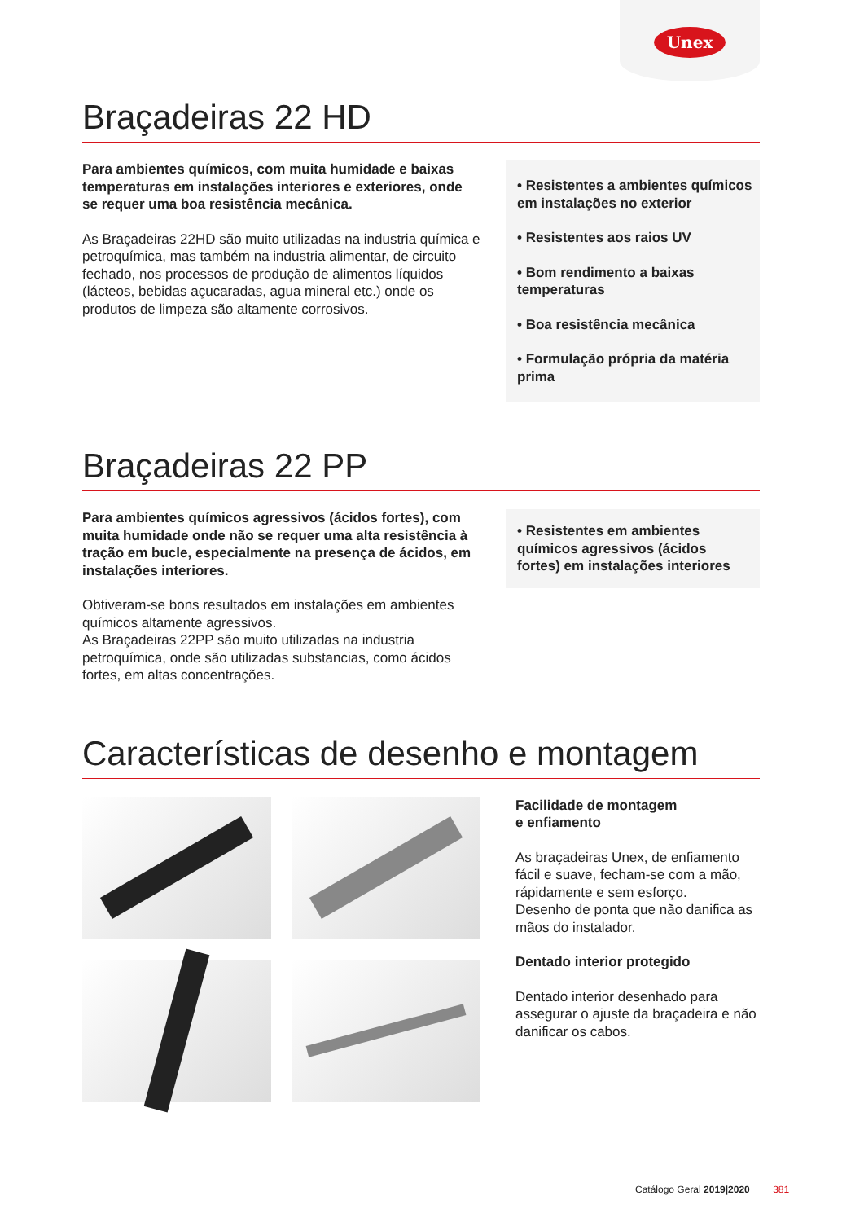Unex
Braçadeiras 22 HD
Para ambientes químicos, com muita humidade e baixas temperaturas em instalações interiores e exteriores, onde se requer uma boa resistência mecânica.
As Braçadeiras 22HD são muito utilizadas na industria química e petroquímica, mas também na industria alimentar, de circuito fechado, nos processos de produção de alimentos líquidos (lácteos, bebidas açucaradas, agua mineral etc.) onde os produtos de limpeza são altamente corrosivos.
• Resistentes a ambientes químicos em instalações no exterior
• Resistentes aos raios UV
• Bom rendimento a baixas temperaturas
• Boa resistência mecânica
• Formulação própria da matéria prima
Braçadeiras 22 PP
Para ambientes químicos agressivos (ácidos fortes), com muita humidade onde não se requer uma alta resistência à tração em bucle, especialmente na presença de ácidos, em instalações interiores.
Obtiveram-se bons resultados em instalações em ambientes químicos altamente agressivos.
As Braçadeiras 22PP são muito utilizadas na industria petroquímica, onde são utilizadas substancias, como ácidos fortes, em altas concentrações.
• Resistentes em ambientes químicos agressivos (ácidos fortes) em instalações interiores
Características de desenho e montagem
Facilidade de montagem
e enfiamento
As braçadeiras Unex, de enfiamento fácil e suave, fecham-se com a mão, rápidamente e sem esforço.
Desenho de ponta que não danifica as mãos do instalador.
Dentado interior protegido
Dentado interior desenhado para assegurar o ajuste da braçadeira e não danificar os cabos.
Catálogo Geral 2019|2020 381